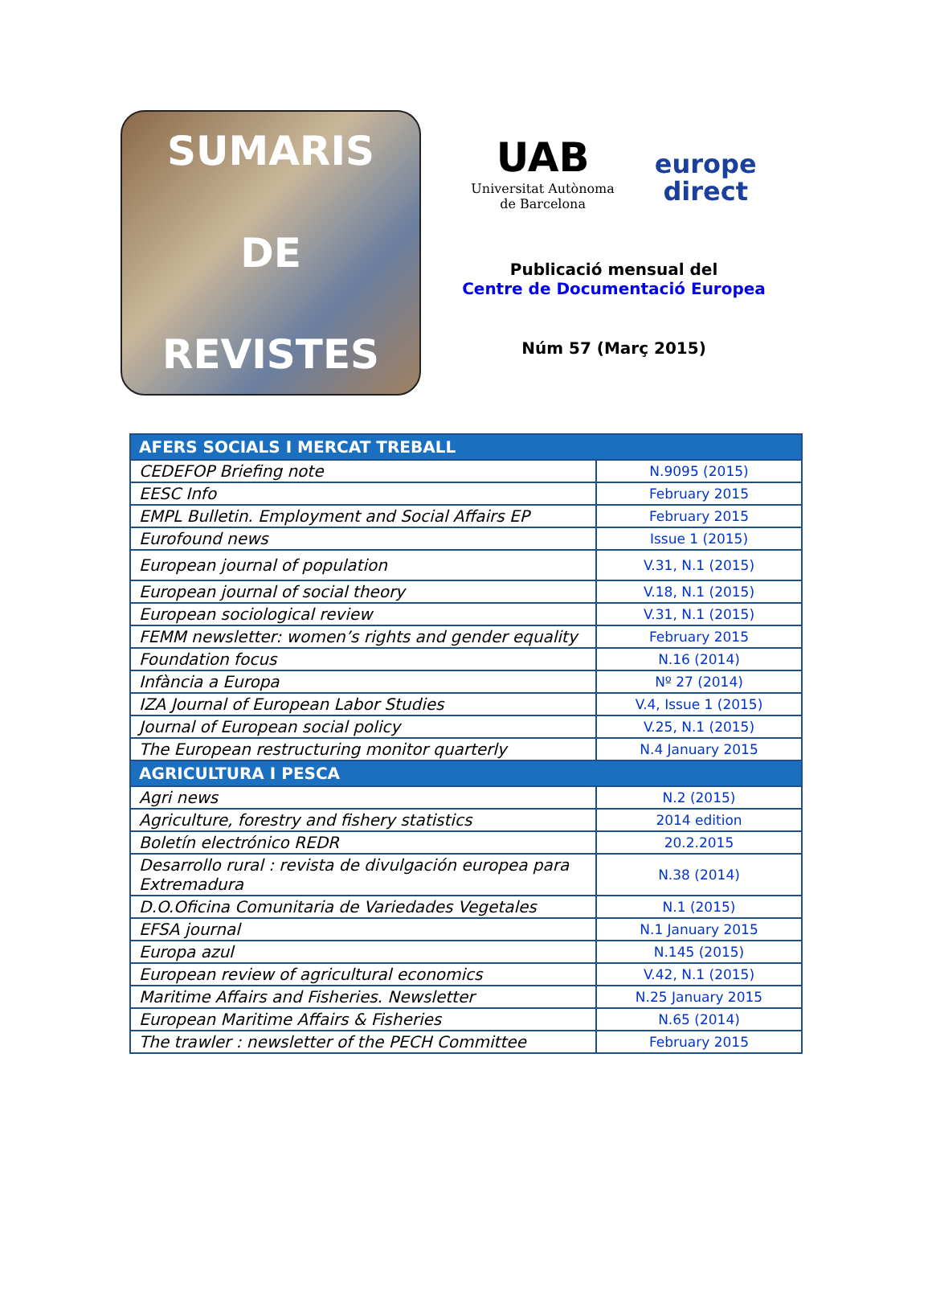SUMARIS
DE
REVISTES
UAB
Universitat Autònoma
de Barcelona
europe
direct
Publicació mensual del
Centre de Documentació Europea
Núm 57 (Març 2015)
| AFERS SOCIALS I MERCAT TREBALL | |
| --- | --- |
| CEDEFOP Briefing note | N.9095 (2015) |
| EESC Info | February 2015 |
| EMPL Bulletin. Employment and Social Affairs EP | February 2015 |
| Eurofound news | Issue 1 (2015) |
| European journal of population | V.31, N.1 (2015) |
| European journal of social theory | V.18, N.1 (2015) |
| European sociological review | V.31, N.1 (2015) |
| FEMM newsletter: women’s rights and gender equality | February 2015 |
| Foundation focus | N.16 (2014) |
| Infància a Europa | Nº 27 (2014) |
| IZA Journal of European Labor Studies | V.4, Issue 1 (2015) |
| Journal of European social policy | V.25, N.1 (2015) |
| The European restructuring monitor quarterly | N.4 January 2015 |
| AGRICULTURA I PESCA | |
| Agri news | N.2 (2015) |
| Agriculture, forestry and fishery statistics | 2014 edition |
| Boletín electrónico REDR | 20.2.2015 |
| Desarrollo rural : revista de divulgación europea para Extremadura | N.38 (2014) |
| D.O.Oficina Comunitaria de Variedades Vegetales | N.1 (2015) |
| EFSA journal | N.1 January 2015 |
| Europa azul | N.145 (2015) |
| European review of agricultural economics | V.42, N.1 (2015) |
| Maritime Affairs and Fisheries. Newsletter | N.25 January 2015 |
| European Maritime Affairs & Fisheries | N.65 (2014) |
| The trawler : newsletter of the PECH Committee | February 2015 |